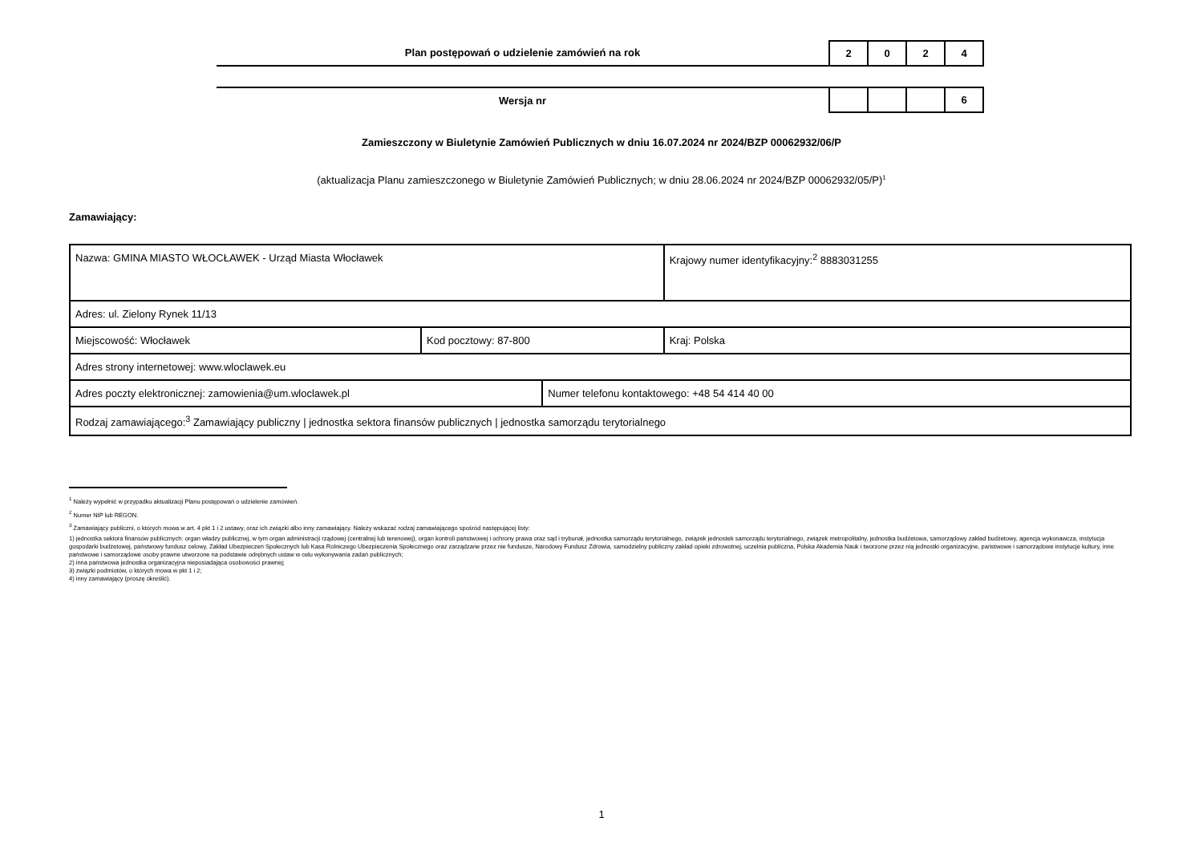Plan postępowań o udzielenie zamówień na rok
| 2 | 0 | 2 | 4 |
Wersja nr
| | | | 6 |
Zamieszczony w Biuletynie Zamówień Publicznych w dniu 16.07.2024 nr 2024/BZP 00062932/06/P
(aktualizacja Planu zamieszczonego w Biuletynie Zamówień Publicznych; w dniu 28.06.2024 nr 2024/BZP 00062932/05/P)<sup>1</sup>
Zamawiający:
| Nazwa: GMINA MIASTO WŁOCŁAWEK - Urząd Miasta Włocławek | | | Krajowy numer identyfikacyjny:<sup>2</sup> 8883031255 |
| Adres: ul. Zielony Rynek 11/13 | | | |
| Miejscowość: Włocławek | Kod pocztowy: 87-800 | | Kraj: Polska |
| Adres strony internetowej: www.wloclawek.eu | | | |
| Adres poczty elektronicznej: zamowienia@um.wloclawek.pl | | Numer telefonu kontaktowego: +48 54 414 40 00 | |
| Rodzaj zamawiającego:<sup>3</sup> Zamawiający publiczny / jednostka sektora finansów publicznych / jednostka samorządu terytorialnego | | | |
<sup>1</sup> Należy wypełnić w przypadku aktualizacji Planu postępowań o udzielenie zamówień.
<sup>2</sup> Numer NIP lub REGON.
<sup>3</sup> Zamawiający publiczni, o których mowa w art. 4 pkt 1 i 2 ustawy, oraz ich związki albo inny zamawiający. Należy wskazać rodzaj zamawiającego spośród następującej listy:
1) jednostka sektora finansów publicznych: organ władzy publicznej, w tym organ administracji rządowej (centralnej lub terenowej), organ kontroli państwowej i ochrony prawa oraz sąd i trybunał, jednostka samorządu terytorialnego, związek jednostek samorządu terytorialnego, związek metropolitalny, jednostka budżetowa, samorządowy zakład budżetowy, agencja wykonawcza, instytucja gospodarki budżetowej, państwowy fundusz celowy, Zakład Ubezpieczeń Społecznych lub Kasa Rolniczego Ubezpieczenia Społecznego oraz zarządzane przez nie fundusze, Narodowy Fundusz Zdrowia, samodzielny publiczny zakład opieki zdrowotnej, uczelnia publiczna, Polska Akademia Nauk i tworzone przez nią jednostki organizacyjne, państwowe i samorządowe instytucje kultury, inne państwowe i samorządowe osoby prawne utworzone na podstawie odrębnych ustaw w celu wykonywania zadań publicznych;
2) inna państwowa jednostka organizacyjna nieposiadająca osobowości prawnej;
3) związki podmiotów, o których mowa w pkt 1 i 2;
4) inny zamawiający (proszę określić).
1